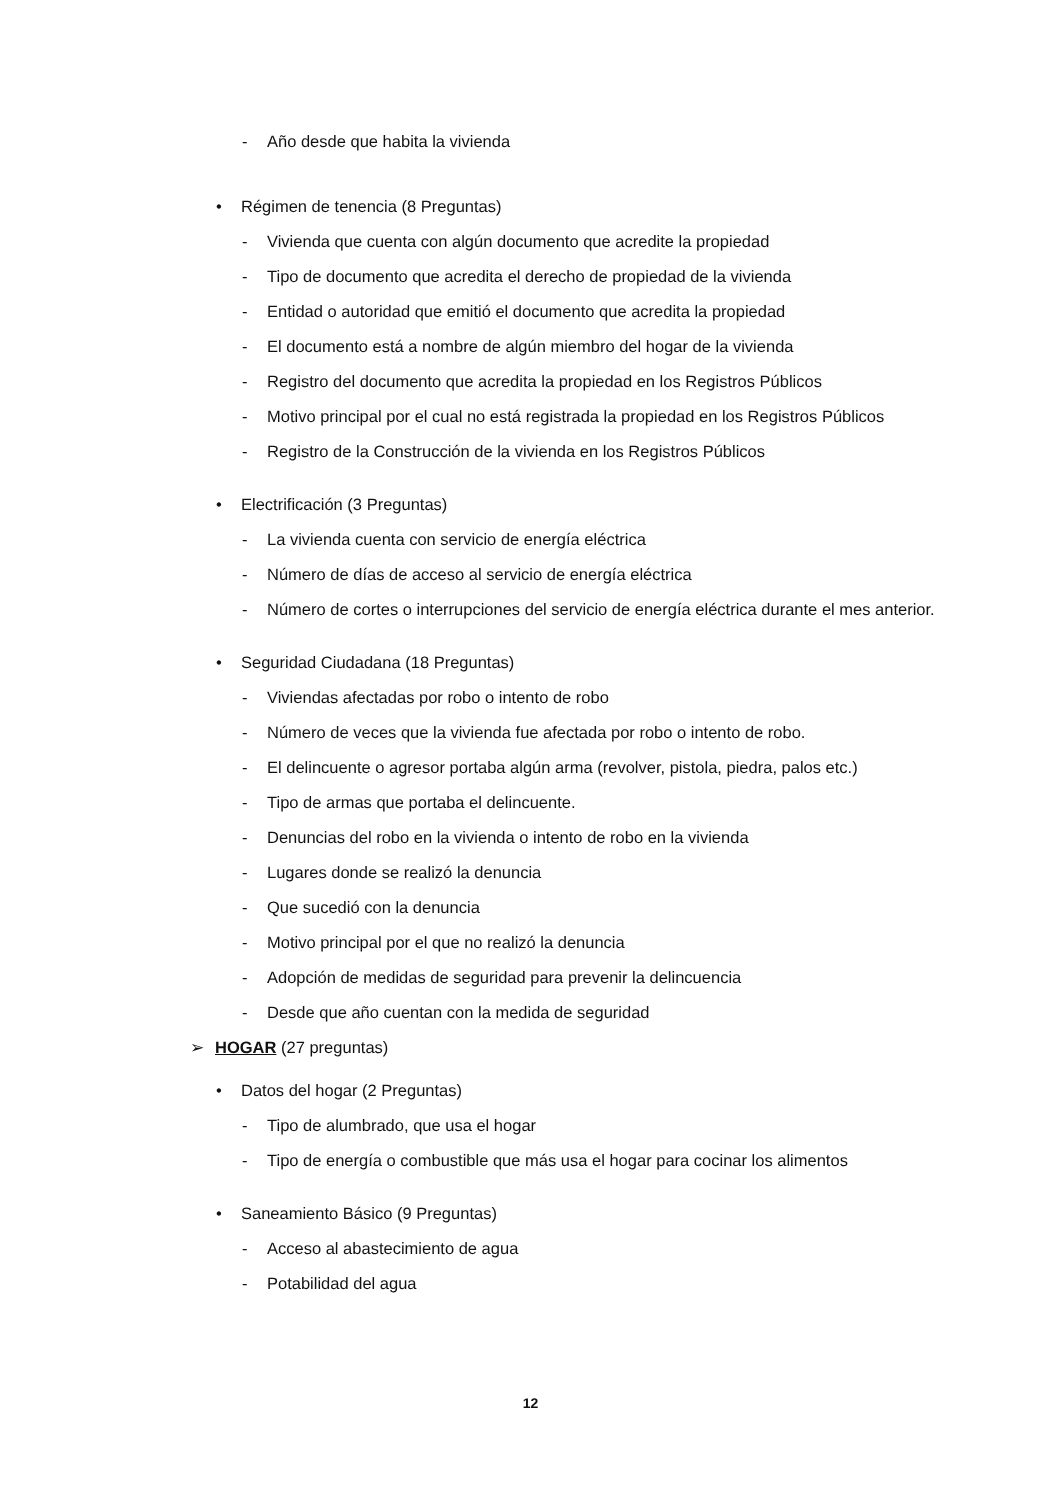- Año desde que habita la vivienda
• Régimen de tenencia (8 Preguntas)
- Vivienda que cuenta con algún documento que acredite la propiedad
- Tipo de documento que acredita el derecho de propiedad de la vivienda
- Entidad o autoridad que emitió el documento que acredita la propiedad
- El documento está a nombre de algún miembro del hogar de la vivienda
- Registro del documento que acredita la propiedad en los Registros Públicos
- Motivo principal por el cual no está registrada la propiedad en los Registros Públicos
- Registro de la Construcción de la vivienda en los Registros Públicos
• Electrificación (3 Preguntas)
- La vivienda cuenta con servicio de energía eléctrica
- Número de días de acceso al servicio de energía eléctrica
- Número de cortes o interrupciones del servicio de energía eléctrica durante el mes anterior.
• Seguridad Ciudadana (18 Preguntas)
- Viviendas afectadas por robo o intento de robo
- Número de veces que la vivienda fue afectada por robo o intento de robo.
- El delincuente o agresor portaba algún arma (revolver, pistola, piedra, palos etc.)
- Tipo de armas que portaba el delincuente.
- Denuncias del robo en la vivienda o intento de robo en la vivienda
- Lugares donde se realizó la denuncia
- Que sucedió con la denuncia
- Motivo principal por el que no realizó la denuncia
- Adopción de medidas de seguridad para prevenir la delincuencia
- Desde que año cuentan con la medida de seguridad
➢ HOGAR (27 preguntas)
• Datos del hogar (2 Preguntas)
- Tipo de alumbrado, que usa el hogar
- Tipo de energía o combustible que más usa el hogar para cocinar los alimentos
• Saneamiento Básico (9 Preguntas)
- Acceso al abastecimiento de agua
- Potabilidad del agua
12